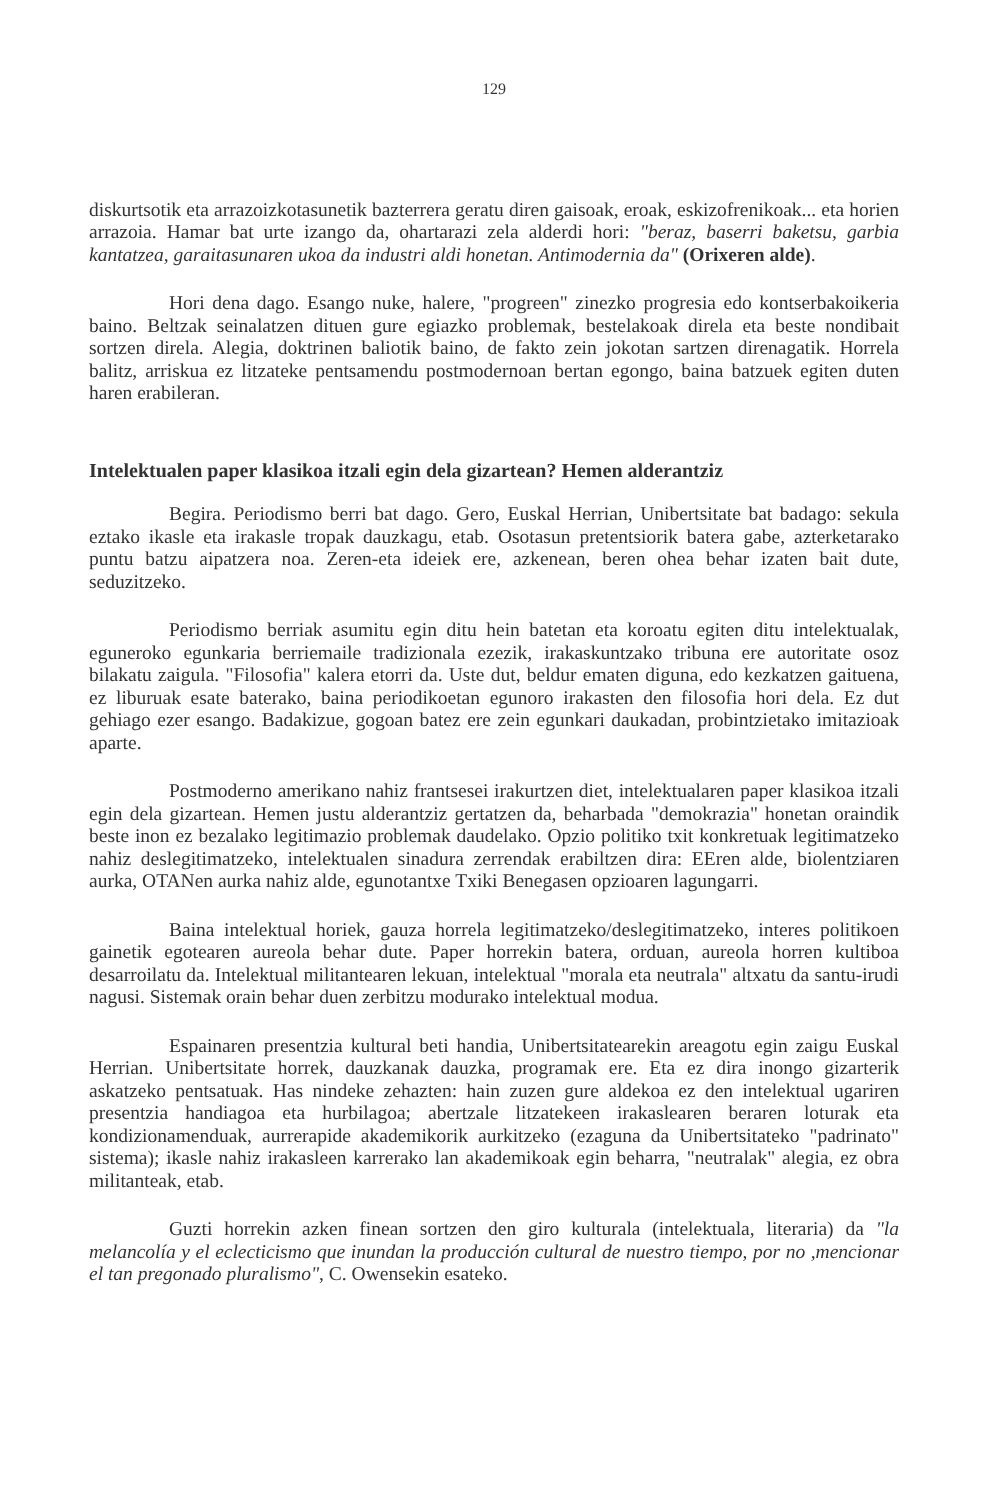129
diskurtsotik eta arrazoizkotasunetik bazterrera geratu diren gaisoak, eroak, eskizofrenikoak... eta horien arrazoia. Hamar bat urte izango da, ohartarazi zela alderdi hori: "beraz, baserri baketsu, garbia kantatzea, garaitasunaren ukoa da industri aldi honetan. Antimodernia da" (Orixeren alde).
Hori dena dago. Esango nuke, halere, "progreen" zinezko progresia edo kontserbakoikeria baino. Beltzak seinalatzen dituen gure egiazko problemak, bestelakoak direla eta beste nondibait sortzen direla. Alegia, doktrinen baliotik baino, de fakto zein jokotan sartzen direnagatik. Horrela balitz, arriskua ez litzateke pentsamendu postmodernoan bertan egongo, baina batzuek egiten duten haren erabileran.
Intelektualen paper klasikoa itzali egin dela gizartean? Hemen alderantziz
Begira. Periodismo berri bat dago. Gero, Euskal Herrian, Unibertsitate bat badago: sekula eztako ikasle eta irakasle tropak dauzkagu, etab. Osotasun pretentsiorik batera gabe, azterketarako puntu batzu aipatzera noa. Zeren-eta ideiek ere, azkenean, beren ohea behar izaten bait dute, seduzitzeko.
Periodismo berriak asumitu egin ditu hein batetan eta koroatu egiten ditu intelektualak, eguneroko egunkaria berriemaile tradizionala ezezik, irakaskuntzako tribuna ere autoritate osoz bilakatu zaigula. "Filosofia" kalera etorri da. Uste dut, beldur ematen diguna, edo kezkatzen gaituena, ez liburuak esate baterako, baina periodikoetan egunoro irakasten den filosofia hori dela. Ez dut gehiago ezer esango. Badakizue, gogoan batez ere zein egunkari daukadan, probintzietako imitazioak aparte.
Postmoderno amerikano nahiz frantsesei irakurtzen diet, intelektualaren paper klasikoa itzali egin dela gizartean. Hemen justu alderantziz gertatzen da, beharbada "demokrazia" honetan oraindik beste inon ez bezalako legitimazio problemak daudelako. Opzio politiko txit konkretuak legitimatzeko nahiz deslegitimatzeko, intelektualen sinadura zerrendak erabiltzen dira: EEren alde, biolentziaren aurka, OTANen aurka nahiz alde, egunotantxe Txiki Benegasen opzioaren lagungarri.
Baina intelektual horiek, gauza horrela legitimatzeko/deslegitimatzeko, interes politikoen gainetik egotearen aureola behar dute. Paper horrekin batera, orduan, aureola horren kultiboa desarroilatu da. Intelektual militantearen lekuan, intelektual "morala eta neutrala" altxatu da santu-irudi nagusi. Sistemak orain behar duen zerbitzu modurako intelektual modua.
Espainaren presentzia kultural beti handia, Unibertsitatearekin areagotu egin zaigu Euskal Herrian. Unibertsitate horrek, dauzkanak dauzka, programak ere. Eta ez dira inongo gizarterik askatzeko pentsatuak. Has nindeke zehazten: hain zuzen gure aldekoa ez den intelektual ugariren presentzia handiagoa eta hurbilagoa; abertzale litzatekeen irakaslearen beraren loturak eta kondizionamenduak, aurrerapide akademikorik aurkitzeko (ezaguna da Unibertsitateko "padrinato" sistema); ikasle nahiz irakasleen karrerako lan akademikoak egin beharra, "neutralak" alegia, ez obra militanteak, etab.
Guzti horrekin azken finean sortzen den giro kulturala (intelektuala, literaria) da "la melancolía y el eclecticismo que inundan la producción cultural de nuestro tiempo, por no ,mencionar el tan pregonado pluralismo", C. Owensekin esateko.